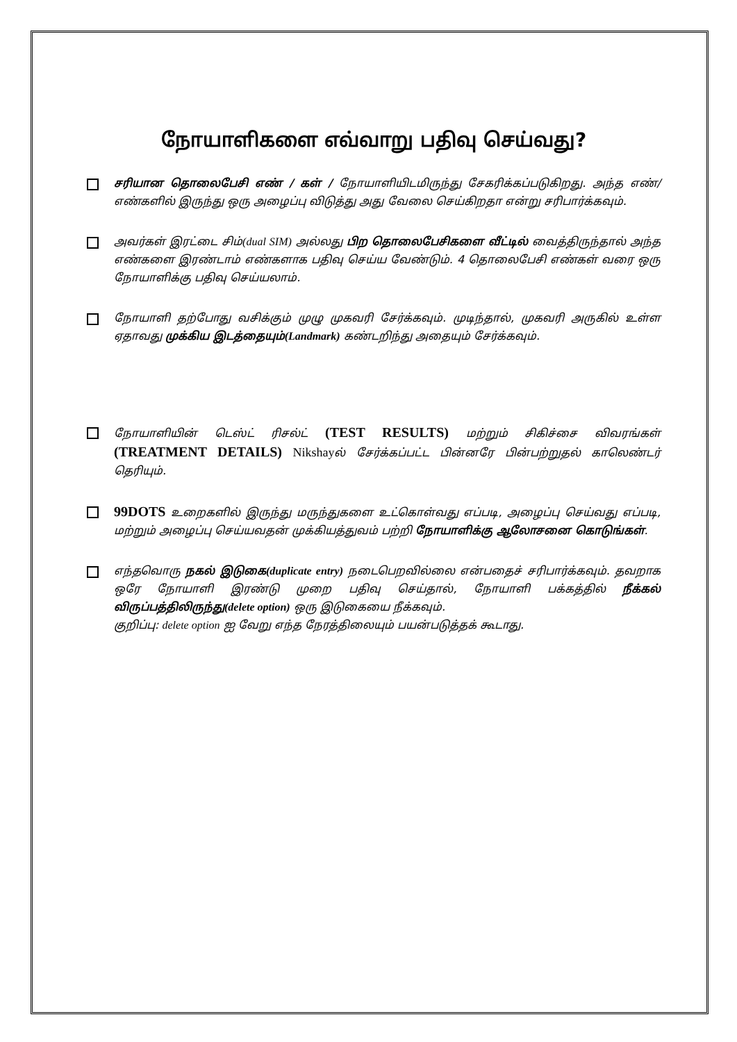நோயாளிகளை எவ்வாறு பதிவு செய்வது?
சரியான தொலைபேசி எண் / கள் / நோயாளியிடமிருந்து சேகரிக்கப்படுகிறது. அந்த எண்/எண்களில் இருந்து ஒரு அழைப்பு விடுத்து அது வேலை செய்கிறதா என்று சரிபார்க்கவும்.
அவர்கள் இரட்டை சிம்(dual SIM) அல்லது பிற தொலைபேசிகளை வீட்டில் வைத்திருந்தால் அந்த எண்களை இரண்டாம் எண்களாக பதிவு செய்ய வேண்டும். 4 தொலைபேசி எண்கள் வரை ஒரு நோயாளிக்கு பதிவு செய்யலாம்.
நோயாளி தற்போது வசிக்கும் முழு முகவரி சேர்க்கவும். முடிந்தால், முகவரி அருகில் உள்ள ஏதாவது முக்கிய இடத்தையும்(Landmark) கண்டறிந்து அதையும் சேர்க்கவும்.
நோயாளியின் டெஸ்ட் ரிசல்ட் (TEST RESULTS) மற்றும் சிகிச்சை விவரங்கள் (TREATMENT DETAILS) Nikshayல் சேர்க்கப்பட்ட பின்னரே பின்பற்றுதல் காலெண்டர் தெரியும்.
99DOTS உறைகளில் இருந்து மருந்துகளை உட்கொள்வது எப்படி, அழைப்பு செய்வது எப்படி, மற்றும் அழைப்பு செய்யவதன் முக்கியத்துவம் பற்றி நோயாளிக்கு ஆலோசனை கொடுங்கள்.
எந்தவொரு நகல் இடுகை(duplicate entry) நடைபெறவில்லை என்பதைச் சரிபார்க்கவும். தவறாக ஒரே நோயாளி இரண்டு முறை பதிவு செய்தால், நோயாளி பக்கத்தில் நீக்கல் விருப்பத்திலிருந்து(delete option) ஒரு இடுகையை நீக்கவும்.
குறிப்பு: delete option ஐ வேறு எந்த நேரத்திலையும் பயன்படுத்தக் கூடாது.